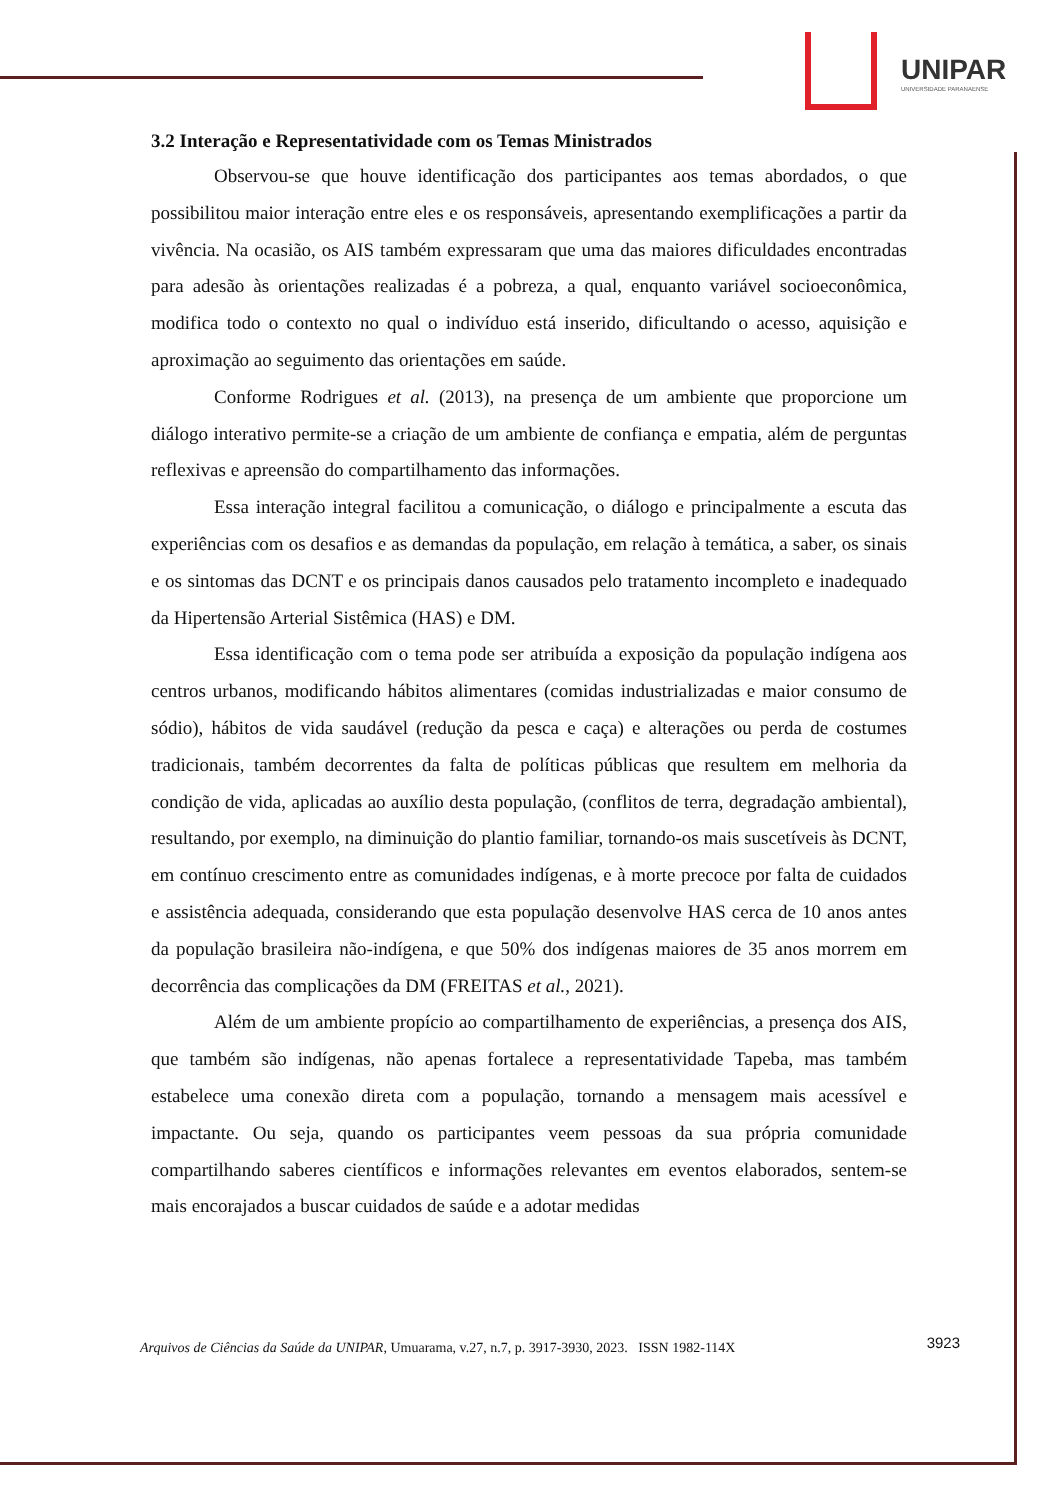UNIPAR
UNIVERSIDADE PARANAENSE
3.2 Interação e Representatividade com os Temas Ministrados
Observou-se que houve identificação dos participantes aos temas abordados, o que possibilitou maior interação entre eles e os responsáveis, apresentando exemplificações a partir da vivência. Na ocasião, os AIS também expressaram que uma das maiores dificuldades encontradas para adesão às orientações realizadas é a pobreza, a qual, enquanto variável socioeconômica, modifica todo o contexto no qual o indivíduo está inserido, dificultando o acesso, aquisição e aproximação ao seguimento das orientações em saúde.
Conforme Rodrigues et al. (2013), na presença de um ambiente que proporcione um diálogo interativo permite-se a criação de um ambiente de confiança e empatia, além de perguntas reflexivas e apreensão do compartilhamento das informações.
Essa interação integral facilitou a comunicação, o diálogo e principalmente a escuta das experiências com os desafios e as demandas da população, em relação à temática, a saber, os sinais e os sintomas das DCNT e os principais danos causados pelo tratamento incompleto e inadequado da Hipertensão Arterial Sistêmica (HAS) e DM.
Essa identificação com o tema pode ser atribuída a exposição da população indígena aos centros urbanos, modificando hábitos alimentares (comidas industrializadas e maior consumo de sódio), hábitos de vida saudável (redução da pesca e caça) e alterações ou perda de costumes tradicionais, também decorrentes da falta de políticas públicas que resultem em melhoria da condição de vida, aplicadas ao auxílio desta população, (conflitos de terra, degradação ambiental), resultando, por exemplo, na diminuição do plantio familiar, tornando-os mais suscetíveis às DCNT, em contínuo crescimento entre as comunidades indígenas, e à morte precoce por falta de cuidados e assistência adequada, considerando que esta população desenvolve HAS cerca de 10 anos antes da população brasileira não-indígena, e que 50% dos indígenas maiores de 35 anos morrem em decorrência das complicações da DM (FREITAS et al., 2021).
Além de um ambiente propício ao compartilhamento de experiências, a presença dos AIS, que também são indígenas, não apenas fortalece a representatividade Tapeba, mas também estabelece uma conexão direta com a população, tornando a mensagem mais acessível e impactante. Ou seja, quando os participantes veem pessoas da sua própria comunidade compartilhando saberes científicos e informações relevantes em eventos elaborados, sentem-se mais encorajados a buscar cuidados de saúde e a adotar medidas
3923 Arquivos de Ciências da Saúde da UNIPAR, Umuarama, v.27, n.7, p. 3917-3930, 2023. ISSN 1982-114X